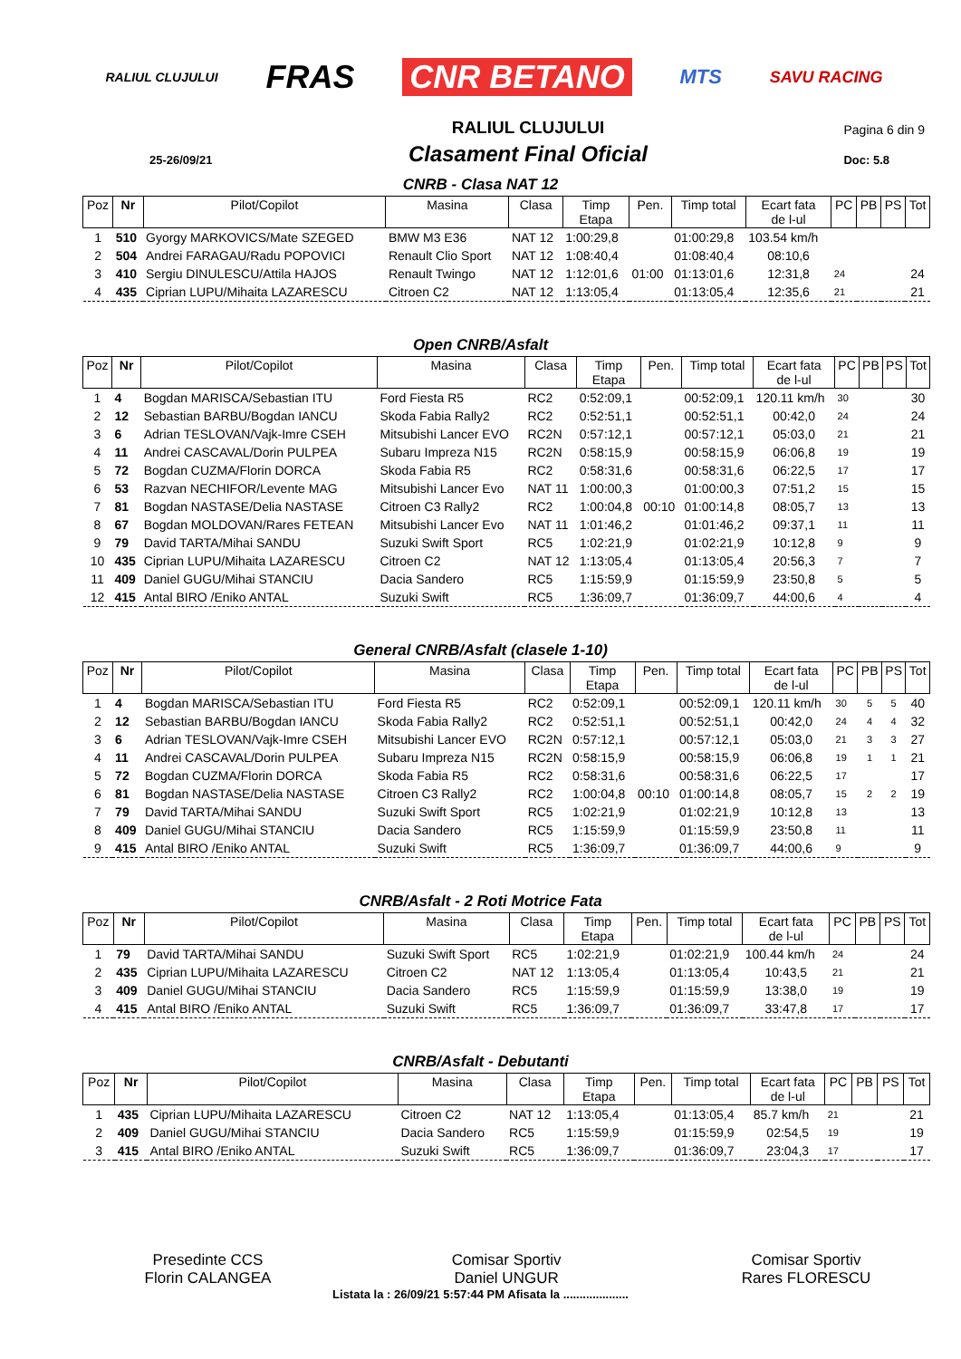RALIUL CLUJULUI FRAS CNR BETANO MTS SAVU RACING
25-26/09/21
RALIUL CLUJULUI
Clasament Final Oficial
Pagina 6 din 9
Doc: 5.8
CNRB - Clasa NAT 12
| Poz | Nr | Pilot/Copilot | Masina | Clasa | Timp Etapa | Pen. | Timp total | Ecart fata de l-ul | PC | PB | PS | Tot |
| --- | --- | --- | --- | --- | --- | --- | --- | --- | --- | --- | --- | --- |
| 1 | 510 | Gyorgy MARKOVICS/Mate SZEGED | BMW M3 E36 | NAT 12 | 1:00:29,8 | | 01:00:29,8 | 103.54 km/h | | | | |
| 2 | 504 | Andrei FARAGAU/Radu POPOVICI | Renault Clio Sport | NAT 12 | 1:08:40,4 | | 01:08:40,4 | 08:10,6 | | | | |
| 3 | 410 | Sergiu DINULESCU/Attila HAJOS | Renault Twingo | NAT 12 | 1:12:01,6 | 01:00 | 01:13:01,6 | 12:31,8 | 24 | | | 24 |
| 4 | 435 | Ciprian LUPU/Mihaita LAZARESCU | Citroen C2 | NAT 12 | 1:13:05,4 | | 01:13:05,4 | 12:35,6 | 21 | | | 21 |
Open CNRB/Asfalt
| Poz | Nr | Pilot/Copilot | Masina | Clasa | Timp Etapa | Pen. | Timp total | Ecart fata de l-ul | PC | PB | PS | Tot |
| --- | --- | --- | --- | --- | --- | --- | --- | --- | --- | --- | --- | --- |
| 1 | 4 | Bogdan MARISCA/Sebastian ITU | Ford Fiesta R5 | RC2 | 0:52:09,1 | | 00:52:09,1 | 120.11 km/h | 30 | | | 30 |
| 2 | 12 | Sebastian BARBU/Bogdan IANCU | Skoda Fabia Rally2 | RC2 | 0:52:51,1 | | 00:52:51,1 | 00:42,0 | 24 | | | 24 |
| 3 | 6 | Adrian TESLOVAN/Vajk-Imre CSEH | Mitsubishi Lancer EVO | RC2N | 0:57:12,1 | | 00:57:12,1 | 05:03,0 | 21 | | | 21 |
| 4 | 11 | Andrei CASCAVAL/Dorin PULPEA | Subaru Impreza N15 | RC2N | 0:58:15,9 | | 00:58:15,9 | 06:06,8 | 19 | | | 19 |
| 5 | 72 | Bogdan CUZMA/Florin DORCA | Skoda Fabia R5 | RC2 | 0:58:31,6 | | 00:58:31,6 | 06:22,5 | 17 | | | 17 |
| 6 | 53 | Razvan NECHIFOR/Levente MAG | Mitsubishi Lancer Evo | NAT 11 | 1:00:00,3 | | 01:00:00,3 | 07:51,2 | 15 | | | 15 |
| 7 | 81 | Bogdan NASTASE/Delia NASTASE | Citroen C3 Rally2 | RC2 | 1:00:04,8 | 00:10 | 01:00:14,8 | 08:05,7 | 13 | | | 13 |
| 8 | 67 | Bogdan MOLDOVAN/Rares FETEAN | Mitsubishi Lancer Evo | NAT 11 | 1:01:46,2 | | 01:01:46,2 | 09:37,1 | 11 | | | 11 |
| 9 | 79 | David TARTA/Mihai SANDU | Suzuki Swift Sport | RC5 | 1:02:21,9 | | 01:02:21,9 | 10:12,8 | 9 | | | 9 |
| 10 | 435 | Ciprian LUPU/Mihaita LAZARESCU | Citroen C2 | NAT 12 | 1:13:05,4 | | 01:13:05,4 | 20:56,3 | 7 | | | 7 |
| 11 | 409 | Daniel GUGU/Mihai STANCIU | Dacia Sandero | RC5 | 1:15:59,9 | | 01:15:59,9 | 23:50,8 | 5 | | | 5 |
| 12 | 415 | Antal BIRO /Eniko ANTAL | Suzuki Swift | RC5 | 1:36:09,7 | | 01:36:09,7 | 44:00,6 | 4 | | | 4 |
General CNRB/Asfalt (clasele 1-10)
| Poz | Nr | Pilot/Copilot | Masina | Clasa | Timp Etapa | Pen. | Timp total | Ecart fata de l-ul | PC | PB | PS | Tot |
| --- | --- | --- | --- | --- | --- | --- | --- | --- | --- | --- | --- | --- |
| 1 | 4 | Bogdan MARISCA/Sebastian ITU | Ford Fiesta R5 | RC2 | 0:52:09,1 | | 00:52:09,1 | 120.11 km/h | 30 | 5 | 5 | 40 |
| 2 | 12 | Sebastian BARBU/Bogdan IANCU | Skoda Fabia Rally2 | RC2 | 0:52:51,1 | | 00:52:51,1 | 00:42,0 | 24 | 4 | 4 | 32 |
| 3 | 6 | Adrian TESLOVAN/Vajk-Imre CSEH | Mitsubishi Lancer EVO | RC2N | 0:57:12,1 | | 00:57:12,1 | 05:03,0 | 21 | 3 | 3 | 27 |
| 4 | 11 | Andrei CASCAVAL/Dorin PULPEA | Subaru Impreza N15 | RC2N | 0:58:15,9 | | 00:58:15,9 | 06:06,8 | 19 | 1 | 1 | 21 |
| 5 | 72 | Bogdan CUZMA/Florin DORCA | Skoda Fabia R5 | RC2 | 0:58:31,6 | | 00:58:31,6 | 06:22,5 | 17 | | | 17 |
| 6 | 81 | Bogdan NASTASE/Delia NASTASE | Citroen C3 Rally2 | RC2 | 1:00:04,8 | 00:10 | 01:00:14,8 | 08:05,7 | 15 | 2 | 2 | 19 |
| 7 | 79 | David TARTA/Mihai SANDU | Suzuki Swift Sport | RC5 | 1:02:21,9 | | 01:02:21,9 | 10:12,8 | 13 | | | 13 |
| 8 | 409 | Daniel GUGU/Mihai STANCIU | Dacia Sandero | RC5 | 1:15:59,9 | | 01:15:59,9 | 23:50,8 | 11 | | | 11 |
| 9 | 415 | Antal BIRO /Eniko ANTAL | Suzuki Swift | RC5 | 1:36:09,7 | | 01:36:09,7 | 44:00,6 | 9 | | | 9 |
CNRB/Asfalt - 2 Roti Motrice Fata
| Poz | Nr | Pilot/Copilot | Masina | Clasa | Timp Etapa | Pen. | Timp total | Ecart fata de l-ul | PC | PB | PS | Tot |
| --- | --- | --- | --- | --- | --- | --- | --- | --- | --- | --- | --- | --- |
| 1 | 79 | David TARTA/Mihai SANDU | Suzuki Swift Sport | RC5 | 1:02:21,9 | | 01:02:21,9 | 100.44 km/h | 24 | | | 24 |
| 2 | 435 | Ciprian LUPU/Mihaita LAZARESCU | Citroen C2 | NAT 12 | 1:13:05,4 | | 01:13:05,4 | 10:43,5 | 21 | | | 21 |
| 3 | 409 | Daniel GUGU/Mihai STANCIU | Dacia Sandero | RC5 | 1:15:59,9 | | 01:15:59,9 | 13:38,0 | 19 | | | 19 |
| 4 | 415 | Antal BIRO /Eniko ANTAL | Suzuki Swift | RC5 | 1:36:09,7 | | 01:36:09,7 | 33:47,8 | 17 | | | 17 |
CNRB/Asfalt - Debutanti
| Poz | Nr | Pilot/Copilot | Masina | Clasa | Timp Etapa | Pen. | Timp total | Ecart fata de l-ul | PC | PB | PS | Tot |
| --- | --- | --- | --- | --- | --- | --- | --- | --- | --- | --- | --- | --- |
| 1 | 435 | Ciprian LUPU/Mihaita LAZARESCU | Citroen C2 | NAT 12 | 1:13:05,4 | | 01:13:05,4 | 85.7 km/h | 21 | | | 21 |
| 2 | 409 | Daniel GUGU/Mihai STANCIU | Dacia Sandero | RC5 | 1:15:59,9 | | 01:15:59,9 | 02:54,5 | 19 | | | 19 |
| 3 | 415 | Antal BIRO /Eniko ANTAL | Suzuki Swift | RC5 | 1:36:09,7 | | 01:36:09,7 | 23:04,3 | 17 | | | 17 |
Presedinte CCS
Florin CALANGEA
Comisar Sportiv
Daniel UNGUR
Comisar Sportiv
Rares FLORESCU
Listata la : 26/09/21 5:57:44 PM Afisata la ....................